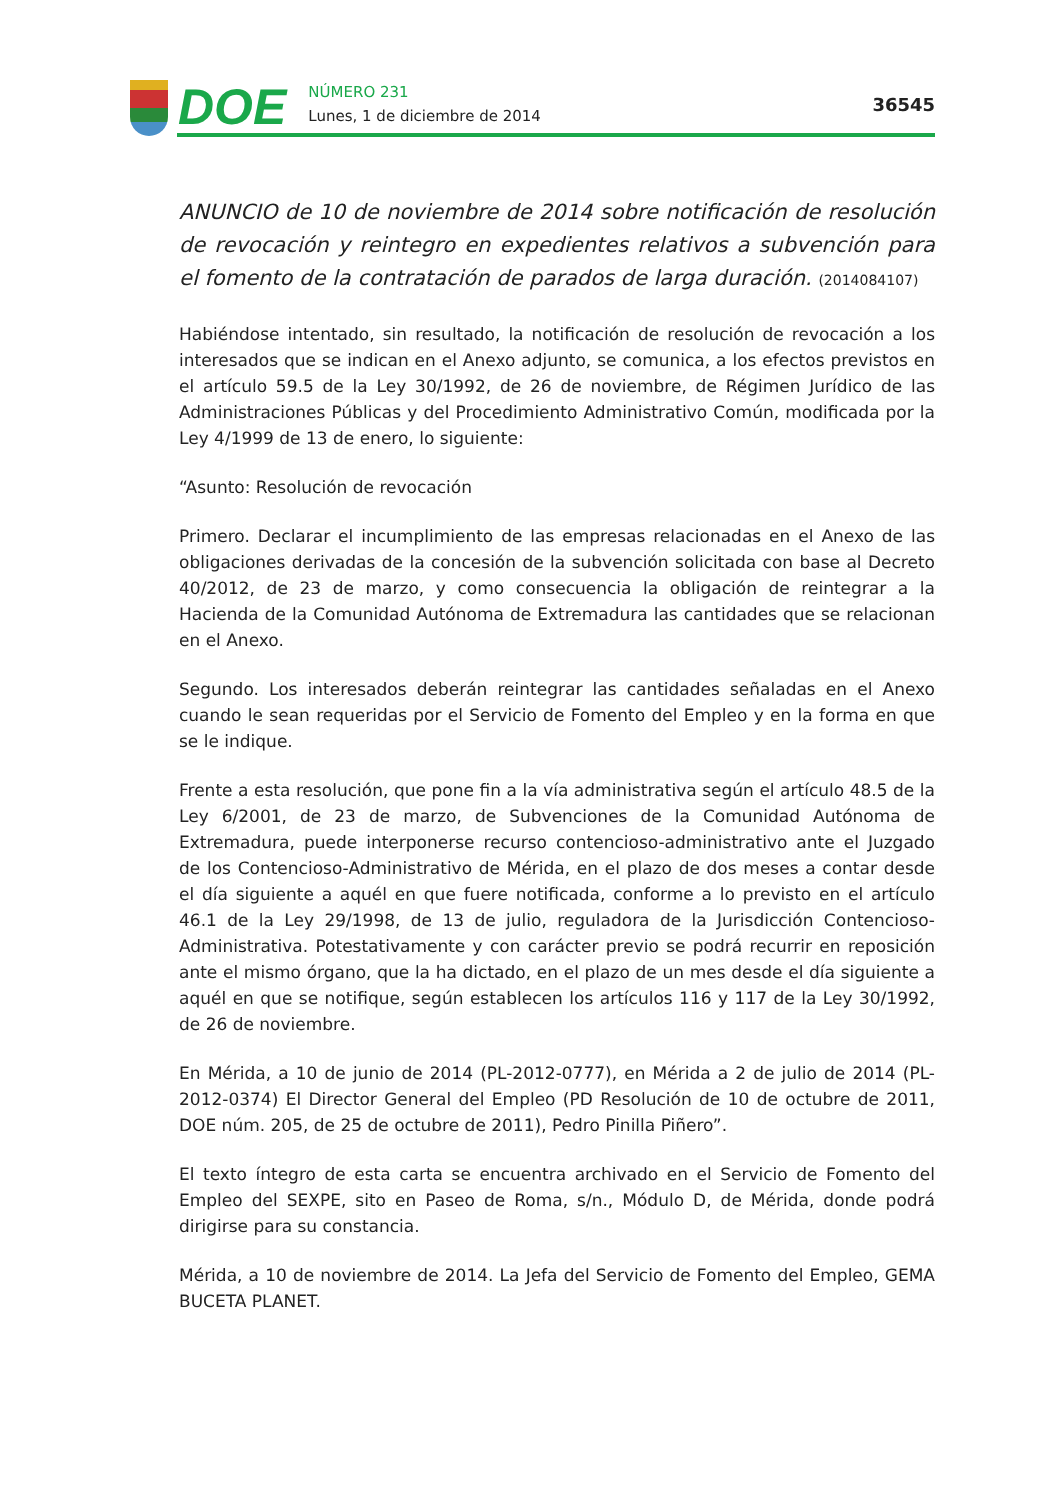DOE
NÚMERO 231
Lunes, 1 de diciembre de 2014
36545
ANUNCIO de 10 de noviembre de 2014 sobre notificación de resolución de revocación y reintegro en expedientes relativos a subvención para el fomento de la contratación de parados de larga duración. (2014084107)
Habiéndose intentado, sin resultado, la notificación de resolución de revocación a los interesados que se indican en el Anexo adjunto, se comunica, a los efectos previstos en el artículo 59.5 de la Ley 30/1992, de 26 de noviembre, de Régimen Jurídico de las Administraciones Públicas y del Procedimiento Administrativo Común, modificada por la Ley 4/1999 de 13 de enero, lo siguiente:
“Asunto: Resolución de revocación
Primero. Declarar el incumplimiento de las empresas relacionadas en el Anexo de las obligaciones derivadas de la concesión de la subvención solicitada con base al Decreto 40/2012, de 23 de marzo, y como consecuencia la obligación de reintegrar a la Hacienda de la Comunidad Autónoma de Extremadura las cantidades que se relacionan en el Anexo.
Segundo. Los interesados deberán reintegrar las cantidades señaladas en el Anexo cuando le sean requeridas por el Servicio de Fomento del Empleo y en la forma en que se le indique.
Frente a esta resolución, que pone fin a la vía administrativa según el artículo 48.5 de la Ley 6/2001, de 23 de marzo, de Subvenciones de la Comunidad Autónoma de Extremadura, puede interponerse recurso contencioso-administrativo ante el Juzgado de los Contencioso-Administrativo de Mérida, en el plazo de dos meses a contar desde el día siguiente a aquél en que fuere notificada, conforme a lo previsto en el artículo 46.1 de la Ley 29/1998, de 13 de julio, reguladora de la Jurisdicción Contencioso-Administrativa. Potestativamente y con carácter previo se podrá recurrir en reposición ante el mismo órgano, que la ha dictado, en el plazo de un mes desde el día siguiente a aquél en que se notifique, según establecen los artículos 116 y 117 de la Ley 30/1992, de 26 de noviembre.
En Mérida, a 10 de junio de 2014 (PL-2012-0777), en Mérida a 2 de julio de 2014 (PL-2012-0374) El Director General del Empleo (PD Resolución de 10 de octubre de 2011, DOE núm. 205, de 25 de octubre de 2011), Pedro Pinilla Piñero”.
El texto íntegro de esta carta se encuentra archivado en el Servicio de Fomento del Empleo del SEXPE, sito en Paseo de Roma, s/n., Módulo D, de Mérida, donde podrá dirigirse para su constancia.
Mérida, a 10 de noviembre de 2014. La Jefa del Servicio de Fomento del Empleo, GEMA BUCETA PLANET.